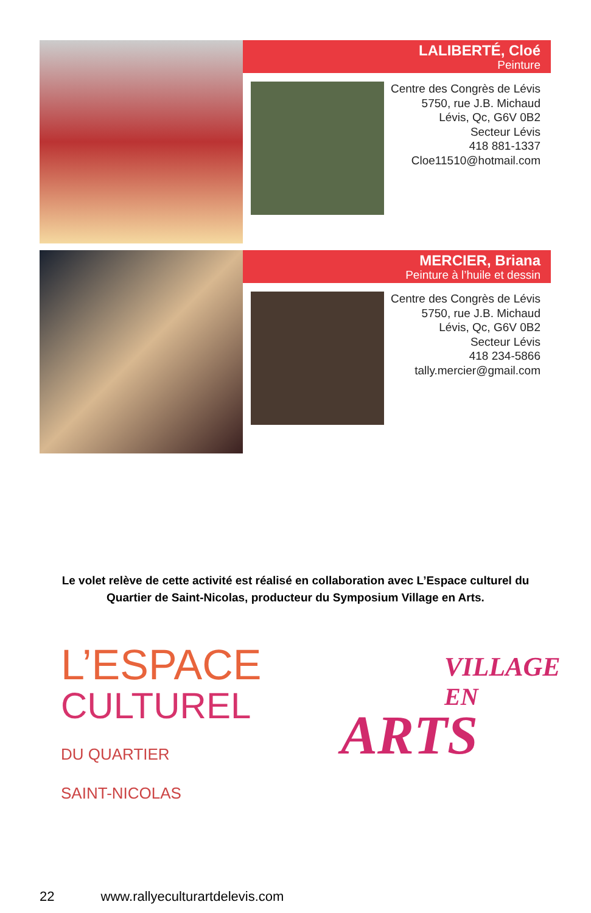LALIBERTÉ, Cloé
Peinture
Centre des Congrès de Lévis
5750, rue J.B. Michaud
Lévis, Qc, G6V 0B2
Secteur Lévis
418 881-1337
Cloe11510@hotmail.com
MERCIER, Briana
Peinture à l’huile et dessin
Centre des Congrès de Lévis
5750, rue J.B. Michaud
Lévis, Qc, G6V 0B2
Secteur Lévis
418 234-5866
tally.mercier@gmail.com
Le volet relève de cette activité est réalisé en collaboration avec L’Espace culturel du Quartier de Saint-Nicolas, producteur du Symposium Village en Arts.
L’ESPACE
CULTUREL
DU QUARTIER
SAINT-NICOLAS
VILLAGE
EN
ARTS
22 www.rallyeculturartdelevis.com